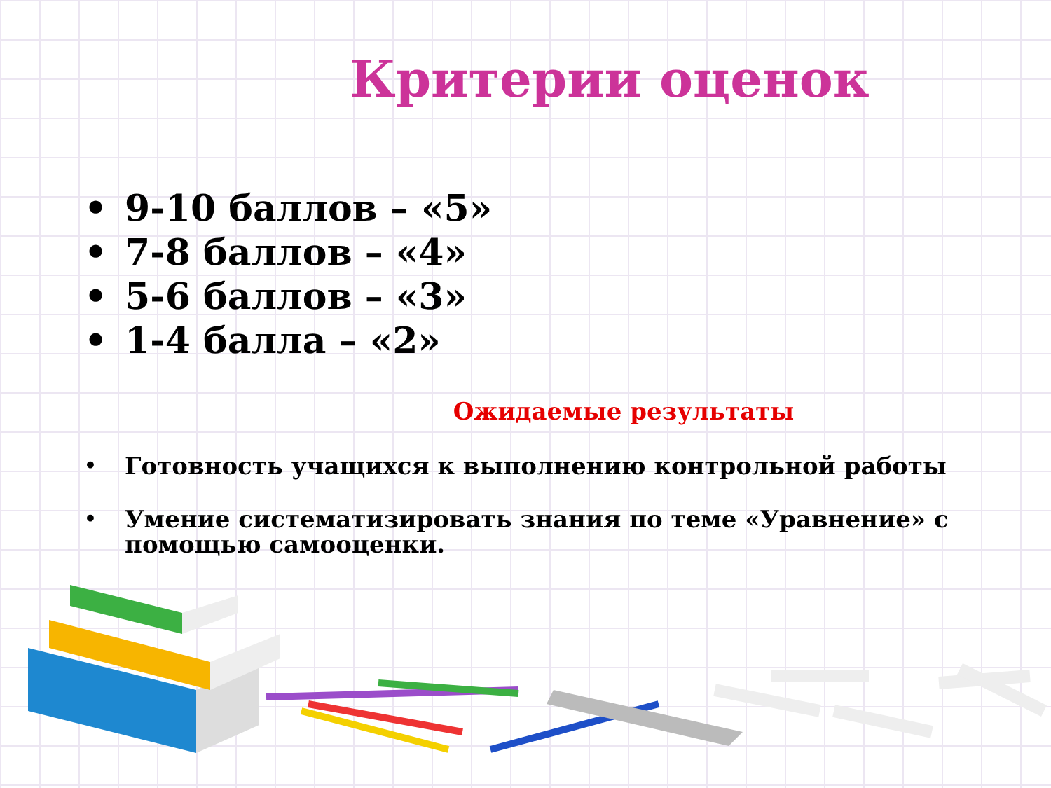Критерии оценок
• 9-10 баллов – «5»
• 7-8 баллов – «4»
• 5-6 баллов – «3»
• 1-4 балла – «2»
Ожидаемые результаты
• Готовность учащихся к выполнению контрольной работы
• Умение систематизировать знания по теме «Уравнение» с помощью самооценки.